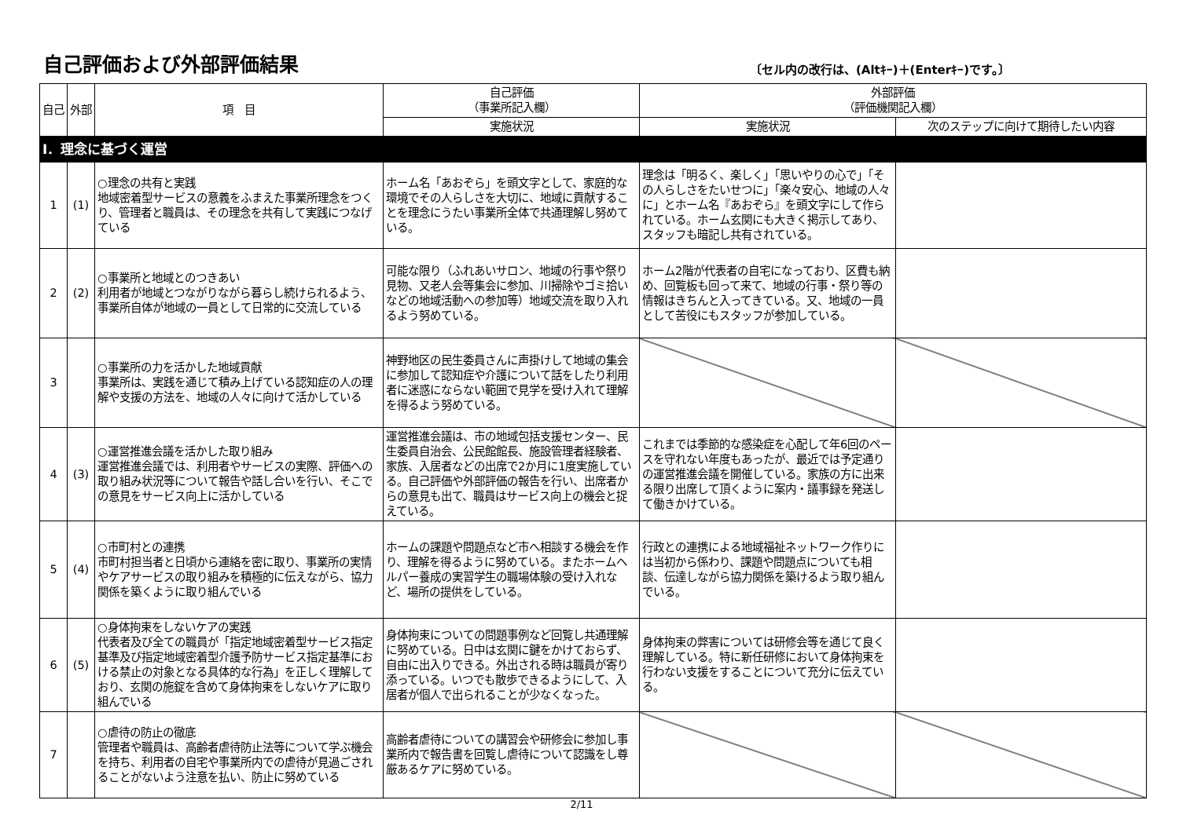自己評価および外部評価結果
〔セル内の改行は、(Altｷｰ)＋(Enterｷｰ)です。〕
| 自己 | 外部 | 項 目 | 自己評価 （事業所記入欄） | 外部評価 （評価機関記入欄） | |
| --- | --- | --- | --- | --- | --- |
| | | | 実施状況 | 実施状況 | 次のステップに向けて期待したい内容 |
| Ⅰ．理念に基づく運営 | | | | | |
| 1 | (1) | ○理念の共有と実践 地域密着型サービスの意義をふまえた事業所理念をつくり、管理者と職員は、その理念を共有して実践につなげている | ホーム名「あおぞら」を頭文字として、家庭的な環境でその人らしさを大切に、地域に貢献することを理念にうたい事業所全体で共通理解し努めている。 | 理念は「明るく、楽しく」「思いやりの心で」「その人らしさをたいせつに」「楽々安心、地域の人々に」とホーム名『あおぞら』を頭文字にして作られている。ホーム玄関にも大きく掲示してあり、スタッフも暗記し共有されている。 | |
| 2 | (2) | ○事業所と地域とのつきあい 利用者が地域とつながりながら暮らし続けられるよう、事業所自体が地域の一員として日常的に交流している | 可能な限り（ふれあいサロン、地域の行事や祭り見物、又老人会等集会に参加、川掃除やゴミ拾いなどの地域活動への参加等）地域交流を取り入れるよう努めている。 | ホーム2階が代表者の自宅になっており、区費も納め、回覧板も回って来て、地域の行事・祭り等の情報はきちんと入ってきている。又、地域の一員として苦役にもスタッフが参加している。 | |
| 3 | | ○事業所の力を活かした地域貢献 事業所は、実践を通じて積み上げている認知症の人の理解や支援の方法を、地域の人々に向けて活かしている | 神野地区の民生委員さんに声掛けして地域の集会に参加して認知症や介護について話をしたり利用者に迷惑にならない範囲で見学を受け入れて理解を得るよう努めている。 | | |
| 4 | (3) | ○運営推進会議を活かした取り組み 運営推進会議では、利用者やサービスの実際、評価への取り組み状況等について報告や話し合いを行い、そこでの意見をサービス向上に活かしている | 運営推進会議は、市の地域包括支援センター、民生委員自治会、公民館館長、施設管理者経験者、家族、入居者などの出席で2か月に1度実施している。自己評価や外部評価の報告を行い、出席者からの意見も出て、職員はサービス向上の機会と捉えている。 | これまでは季節的な感染症を心配して年6回のペースを守れない年度もあったが、最近では予定通りの運営推進会議を開催している。家族の方に出来る限り出席して頂くように案内・議事録を発送して働きかけている。 | |
| 5 | (4) | ○市町村との連携 市町村担当者と日頃から連絡を密に取り、事業所の実情やケアサービスの取り組みを積極的に伝えながら、協力関係を築くように取り組んでいる | ホームの課題や問題点など市へ相談する機会を作り、理解を得るように努めている。またホームヘルパー養成の実習学生の職場体験の受け入れなど、場所の提供をしている。 | 行政との連携による地域福祉ネットワーク作りには当初から係わり、課題や問題点についても相談、伝達しながら協力関係を築けるよう取り組んでいる。 | |
| 6 | (5) | ○身体拘束をしないケアの実践 代表者及び全ての職員が「指定地域密着型サービス指定基準及び指定地域密着型介護予防サービス指定基準における禁止の対象となる具体的な行為」を正しく理解しており、玄関の施錠を含めて身体拘束をしないケアに取り組んでいる | 身体拘束についての問題事例など回覧し共通理解に努めている。日中は玄関に鍵をかけておらず、自由に出入りできる。外出される時は職員が寄り添っている。いつでも散歩できるようにして、入居者が個人で出られることが少なくなった。 | 身体拘束の弊害については研修会等を通じて良く理解している。特に新任研修において身体拘束を行わない支援をすることについて充分に伝えている。 | |
| 7 | | ○虐待の防止の徹底 管理者や職員は、高齢者虐待防止法等について学ぶ機会を持ち、利用者の自宅や事業所内での虐待が見過ごされることがないよう注意を払い、防止に努めている | 高齢者虐待についての講習会や研修会に参加し事業所内で報告書を回覧し虐待について認識をし尊厳あるケアに努めている。 | | |
2/11